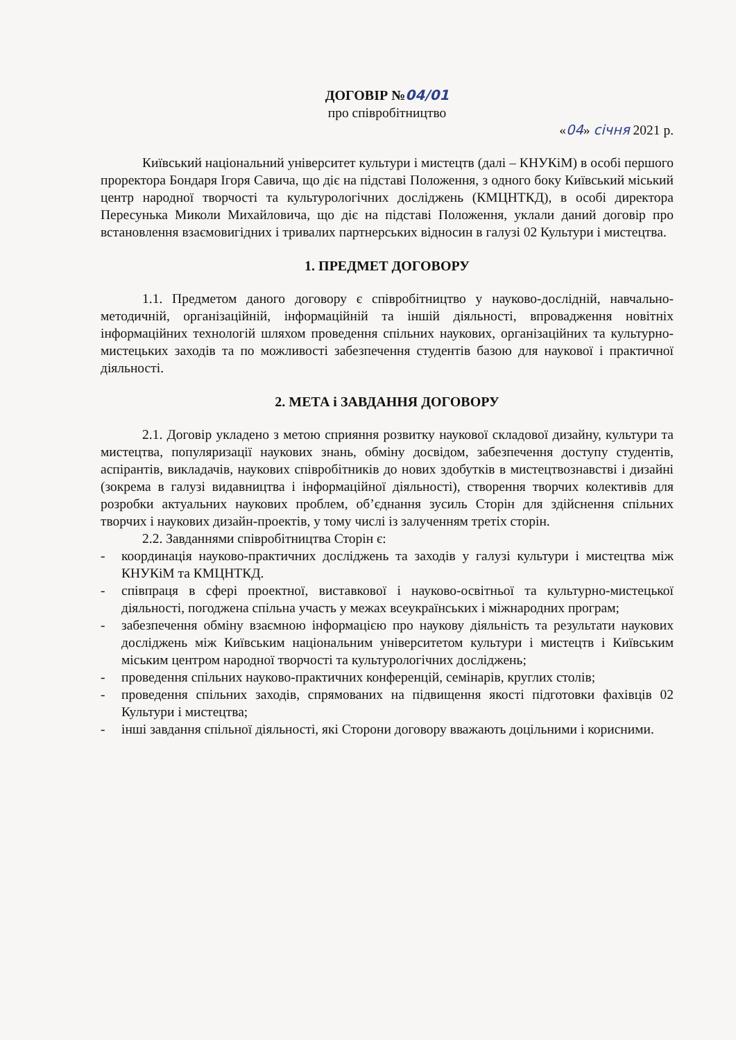ДОГОВІР №04/01
про співробітництво
«04» січня 2021 р.
Київський національний університет культури і мистецтв (далі – КНУКіМ) в особі першого проректора Бондаря Ігоря Савича, що діє на підставі Положення, з одного боку Київський міський центр народної творчості та культурологічних досліджень (КМЦНТКД), в особі директора Пересунька Миколи Михайловича, що діє на підставі Положення, уклали даний договір про встановлення взаємовигідних і тривалих партнерських відносин в галузі 02 Культури і мистецтва.
1. ПРЕДМЕТ ДОГОВОРУ
1.1. Предметом даного договору є співробітництво у науково-дослідній, навчально-методичній, організаційній, інформаційній та іншій діяльності, впровадження новітніх інформаційних технологій шляхом проведення спільних наукових, організаційних та культурно-мистецьких заходів та по можливості забезпечення студентів базою для наукової і практичної діяльності.
2. МЕТА і ЗАВДАННЯ ДОГОВОРУ
2.1. Договір укладено з метою сприяння розвитку наукової складової дизайну, культури та мистецтва, популяризації наукових знань, обміну досвідом, забезпечення доступу студентів, аспірантів, викладачів, наукових співробітників до нових здобутків в мистецтвознавстві і дизайні (зокрема в галузі видавництва і інформаційної діяльності), створення творчих колективів для розробки актуальних наукових проблем, об’єднання зусиль Сторін для здійснення спільних творчих і наукових дизайн-проектів, у тому числі із залученням третіх сторін.
2.2. Завданнями співробітництва Сторін є:
- координація науково-практичних досліджень та заходів у галузі культури і мистецтва між КНУКіМ та КМЦНТКД.
- співпраця в сфері проектної, виставкової і науково-освітньої та культурно-мистецької діяльності, погоджена спільна участь у межах всеукраїнських і міжнародних програм;
- забезпечення обміну взаємною інформацією про наукову діяльність та результати наукових досліджень між Київським національним університетом культури і мистецтв і Київським міським центром народної творчості та культурологічних досліджень;
- проведення спільних науково-практичних конференцій, семінарів, круглих столів;
- проведення спільних заходів, спрямованих на підвищення якості підготовки фахівців 02 Культури і мистецтва;
- інші завдання спільної діяльності, які Сторони договору вважають доцільними і корисними.